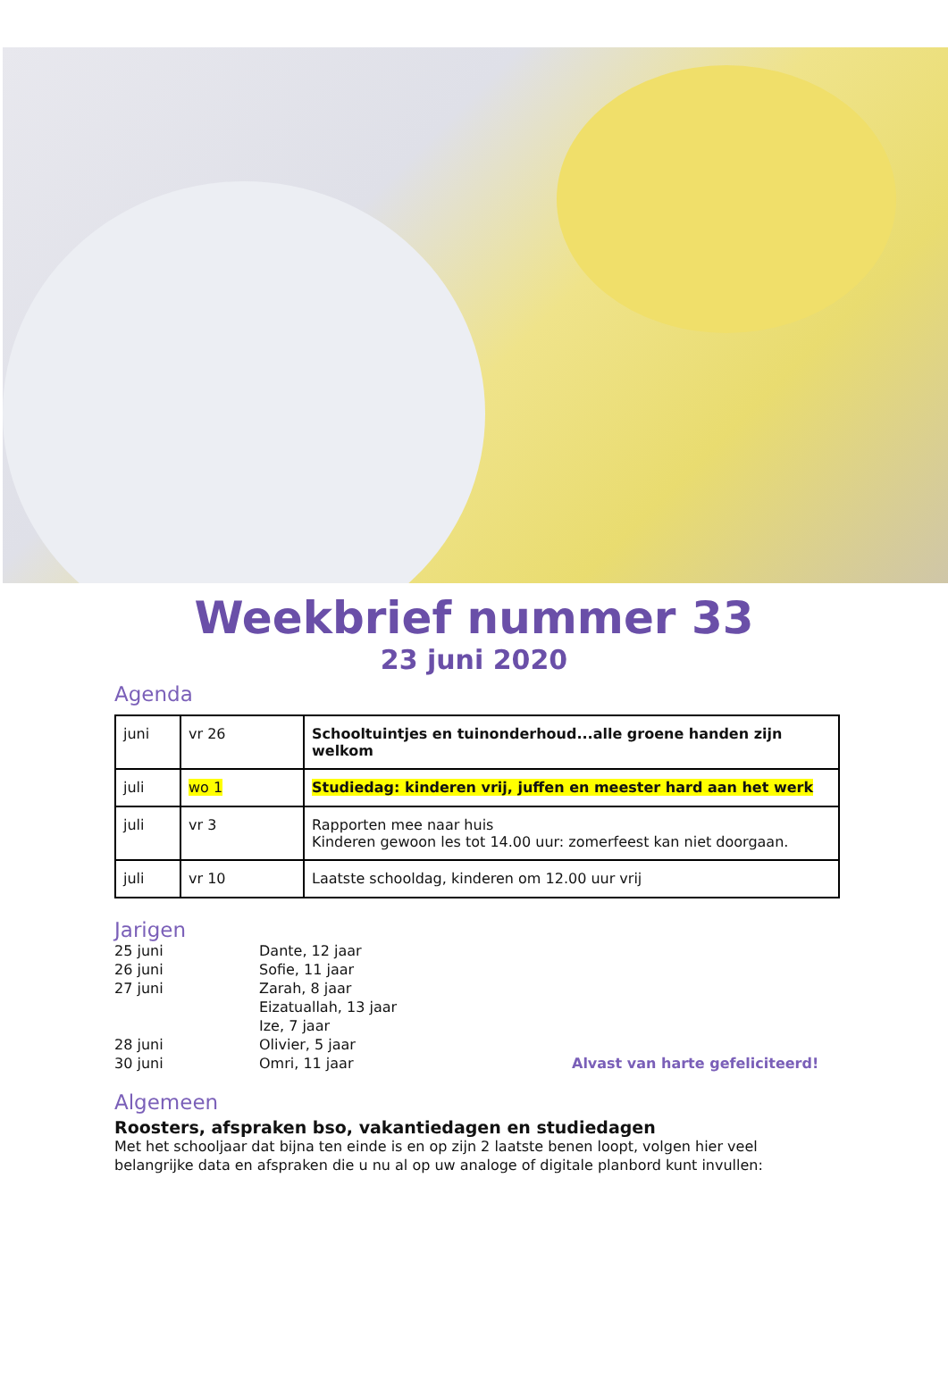Weekbrief nummer 33
23 juni 2020
Agenda
| juni | vr 26 | Schooltuintjes en tuinonderhoud...alle groene handen zijn welkom |
| juli | wo 1 | Studiedag: kinderen vrij, juffen en meester hard aan het werk |
| juli | vr 3 | Rapporten mee naar huis Kinderen gewoon les tot 14.00 uur: zomerfeest kan niet doorgaan. |
| juli | vr 10 | Laatste schooldag, kinderen om 12.00 uur vrij |
Jarigen
25 juni
Dante, 12 jaar
26 juni
Sofie, 11 jaar
27 juni
Zarah, 8 jaar
Eizatuallah, 13 jaar
Ize, 7 jaar
28 juni
Olivier, 5 jaar
30 juni
Omri, 11 jaar
Alvast van harte gefeliciteerd!
Algemeen
Roosters, afspraken bso, vakantiedagen en studiedagen
Met het schooljaar dat bijna ten einde is en op zijn 2 laatste benen loopt, volgen hier veel belangrijke data en afspraken die u nu al op uw analoge of digitale planbord kunt invullen: